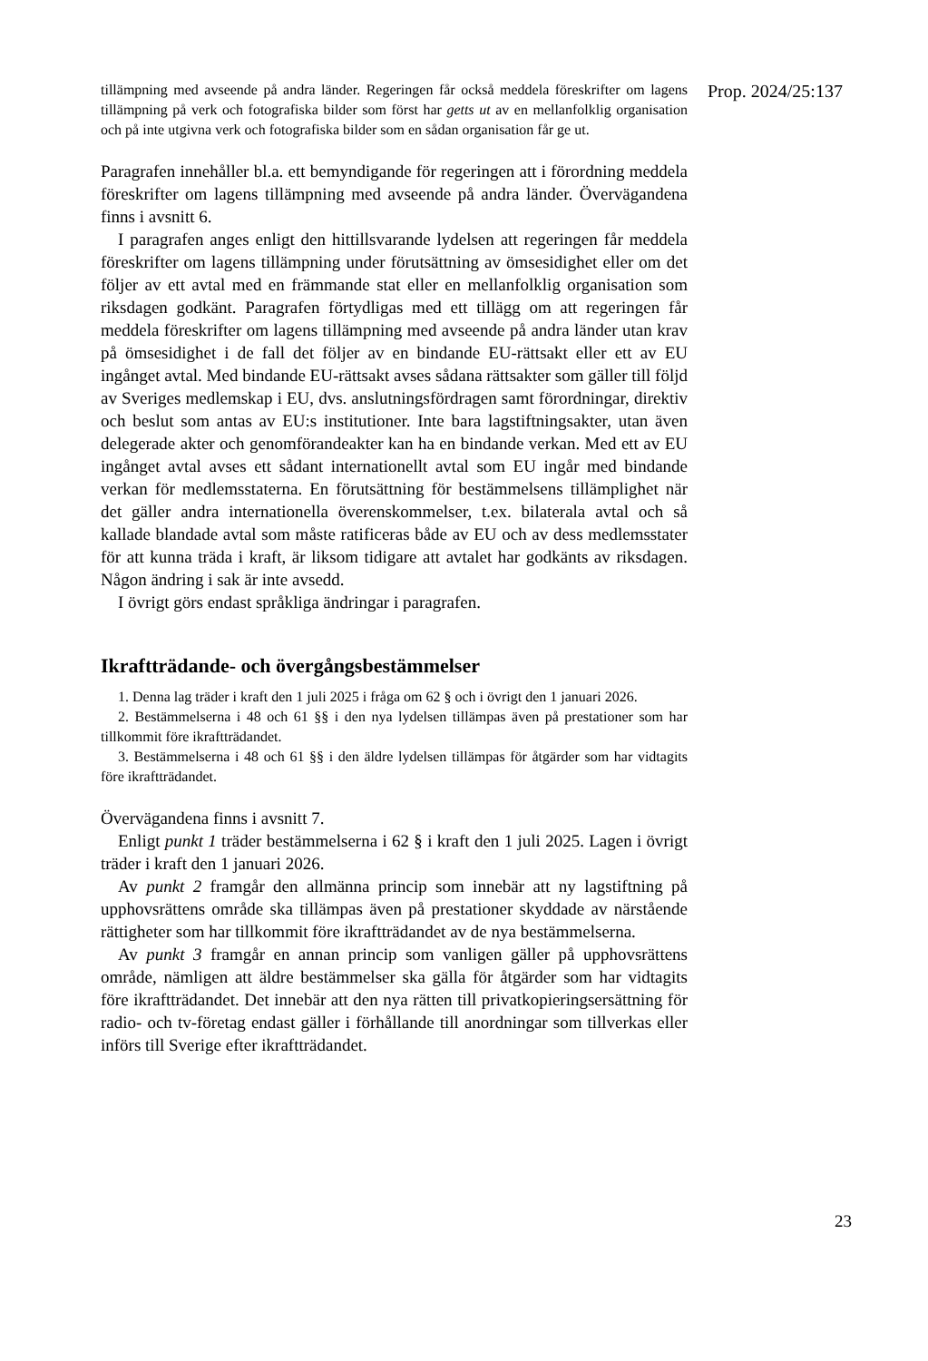tillämpning med avseende på andra länder. Regeringen får också meddela föreskrifter om lagens tillämpning på verk och fotografiska bilder som först har getts ut av en mellanfolklig organisation och på inte utgivna verk och fotografiska bilder som en sådan organisation får ge ut.
Paragrafen innehåller bl.a. ett bemyndigande för regeringen att i förordning meddela föreskrifter om lagens tillämpning med avseende på andra länder. Övervägandena finns i avsnitt 6.
I paragrafen anges enligt den hittillsvarande lydelsen att regeringen får meddela föreskrifter om lagens tillämpning under förutsättning av ömsesidighet eller om det följer av ett avtal med en främmande stat eller en mellanfolklig organisation som riksdagen godkänt. Paragrafen förtydligas med ett tillägg om att regeringen får meddela föreskrifter om lagens tillämpning med avseende på andra länder utan krav på ömsesidighet i de fall det följer av en bindande EU-rättsakt eller ett av EU ingånget avtal. Med bindande EU-rättsakt avses sådana rättsakter som gäller till följd av Sveriges medlemskap i EU, dvs. anslutningsfördragen samt förordningar, direktiv och beslut som antas av EU:s institutioner. Inte bara lagstiftningsakter, utan även delegerade akter och genomförandeakter kan ha en bindande verkan. Med ett av EU ingånget avtal avses ett sådant internationellt avtal som EU ingår med bindande verkan för medlems­staterna. En förutsättning för bestämmelsens tillämplighet när det gäller andra internationella överenskommelser, t.ex. bilaterala avtal och så kallade blandade avtal som måste ratificeras både av EU och av dess medlemsstater för att kunna träda i kraft, är liksom tidigare att avtalet har godkänts av riksdagen. Någon ändring i sak är inte avsedd.
I övrigt görs endast språkliga ändringar i paragrafen.
Ikraftträdande- och övergångsbestämmelser
1. Denna lag träder i kraft den 1 juli 2025 i fråga om 62 § och i övrigt den 1 januari 2026.
2. Bestämmelserna i 48 och 61 §§ i den nya lydelsen tillämpas även på prestationer som har tillkommit före ikraftträdandet.
3. Bestämmelserna i 48 och 61 §§ i den äldre lydelsen tillämpas för åtgärder som har vidtagits före ikraftträdandet.
Övervägandena finns i avsnitt 7.
Enligt punkt 1 träder bestämmelserna i 62 § i kraft den 1 juli 2025. Lagen i övrigt träder i kraft den 1 januari 2026.
Av punkt 2 framgår den allmänna princip som innebär att ny lagstiftning på upphovsrättens område ska tillämpas även på prestationer skyddade av närstående rättigheter som har tillkommit före ikraftträdandet av de nya bestämmelserna.
Av punkt 3 framgår en annan princip som vanligen gäller på upphovsrättens område, nämligen att äldre bestämmelser ska gälla för åtgärder som har vidtagits före ikraftträdandet. Det innebär att den nya rätten till privatkopieringsersättning för radio- och tv-företag endast gäller i förhållande till anordningar som tillverkas eller införs till Sverige efter ikraftträdandet.
Prop. 2024/25:137
23